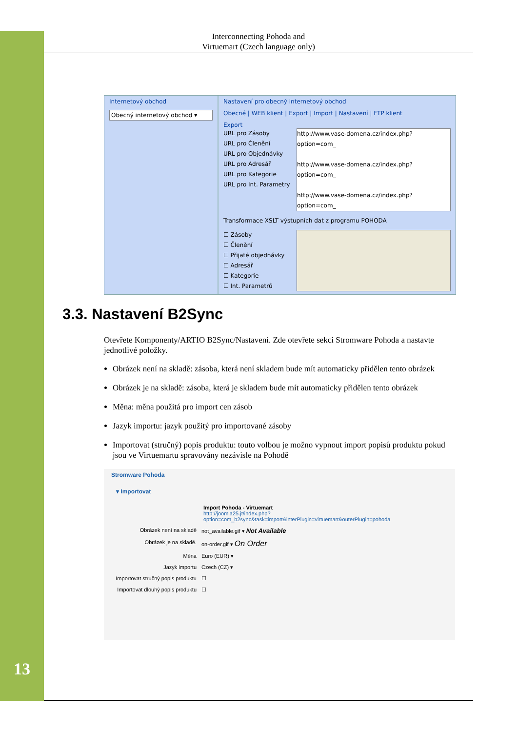13
Interconnecting Pohoda and
Virtuemart (Czech language only)
Internetový obchod
Obecný internetový obchod ▾
Nastavení pro obecný internetový obchod
Obecné | WEB klient | Export | Import | Nastavení | FTP klient
Export
URL pro Zásoby
URL pro Členění
URL pro Objednávky
URL pro Adresář
URL pro Kategorie
URL pro Int. Parametry
http://www.vase-domena.cz/index.php?option=com_
http://www.vase-domena.cz/index.php?option=com_
http://www.vase-domena.cz/index.php?option=com_
Transformace XSLT výstupních dat z programu POHODA
☐ Zásoby
☐ Členění
☐ Přijaté objednávky
☐ Adresář
☐ Kategorie
☐ Int. Parametrů
3.3. Nastavení B2Sync
Otevřete Komponenty/ARTIO B2Sync/Nastavení. Zde otevřete sekci Stromware Pohoda a nastavte jednotlivé položky.
Obrázek není na skladě: zásoba, která není skladem bude mít automaticky přidělen tento obrázek
Obrázek je na skladě: zásoba, která je skladem bude mít automaticky přidělen tento obrázek
Měna: měna použitá pro import cen zásob
Jazyk importu: jazyk použitý pro importované zásoby
Importovat (stručný) popis produktu: touto volbou je možno vypnout import popisů produktu pokud jsou ve Virtuemartu spravovány nezávisle na Pohodě
Stromware Pohoda
▾ Importovat
Import Pohoda - Virtuemart
http://joomla25.jt/index.php?option=com_b2sync&task=import&interPlugin=virtuemart&outerPlugin=pohoda
Obrázek není na skladě not_available.gif ▾ Not Available
Obrázek je na skladě. on-order.gif ▾ On Order
Měna Euro (EUR) ▾
Jazyk importu Czech (CZ) ▾
Importovat stručný popis produktu
☐
Importovat dlouhý popis produktu
☐